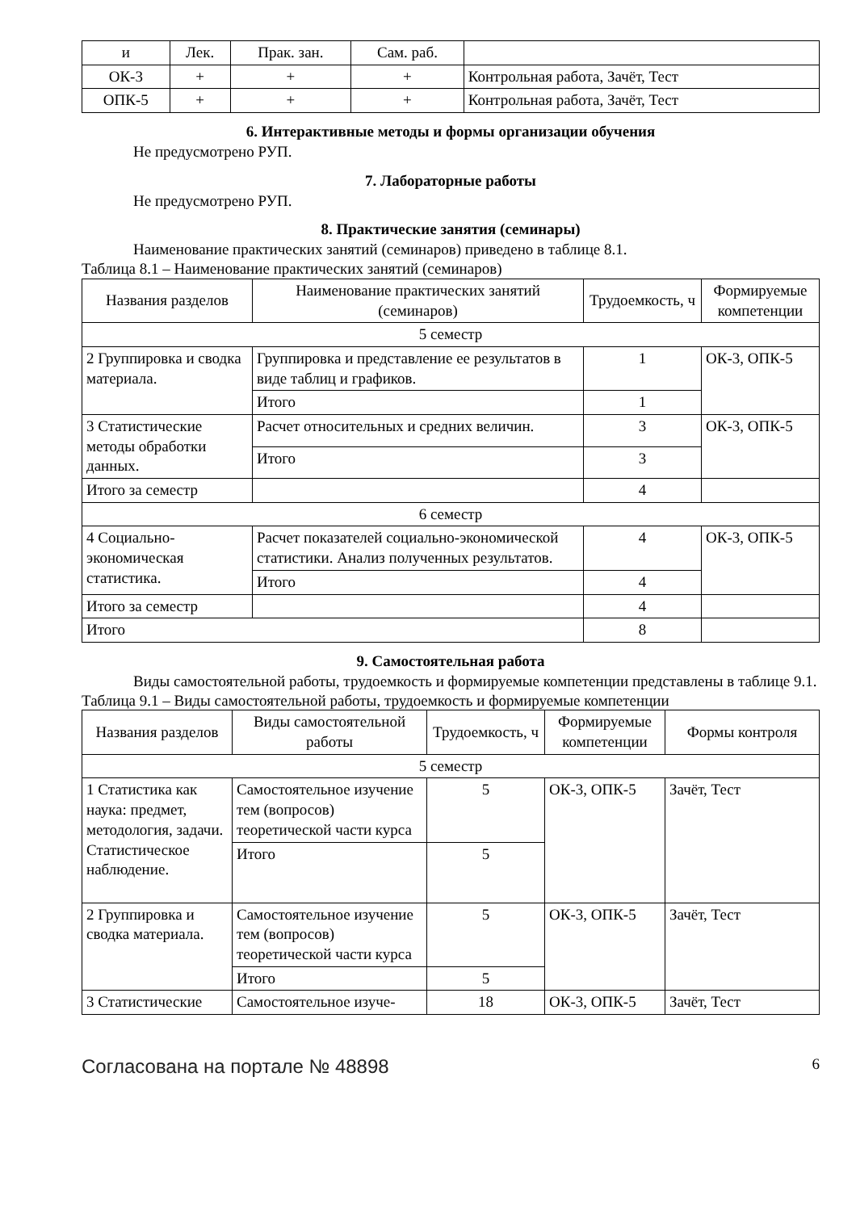| и | Лек. | Прак. зан. | Сам. раб. | |
| ОК-3 | + | + | + | Контрольная работа, Зачёт, Тест |
| ОПК-5 | + | + | + | Контрольная работа, Зачёт, Тест |
6. Интерактивные методы и формы организации обучения
Не предусмотрено РУП.
7. Лабораторные работы
Не предусмотрено РУП.
8. Практические занятия (семинары)
Наименование практических занятий (семинаров) приведено в таблице 8.1.
Таблица 8.1 – Наименование практических занятий (семинаров)
| Названия разделов | Наименование практических занятий (семинаров) | Трудоемкость, ч | Формируемые компетенции |
| --- | --- | --- | --- |
| 5 семестр | | | |
| 2 Группировка и сводка материала. | Группировка и представление ее результатов в виде таблиц и графиков. | 1 | ОК-3, ОПК-5 |
| | Итого | 1 | |
| 3 Статистические методы обработки данных. | Расчет относительных и средних величин. | 3 | ОК-3, ОПК-5 |
| | Итого | 3 | |
| Итого за семестр | | 4 | |
| 6 семестр | | | |
| 4 Социально-экономическая статистика. | Расчет показателей социально-экономической статистики. Анализ полученных результатов. | 4 | ОК-3, ОПК-5 |
| | Итого | 4 | |
| Итого за семестр | | 4 | |
| Итого | | 8 | |
9. Самостоятельная работа
Виды самостоятельной работы, трудоемкость и формируемые компетенции представлены в таблице 9.1.
Таблица 9.1 – Виды самостоятельной работы, трудоемкость и формируемые компетенции
| Названия разделов | Виды самостоятельной работы | Трудоемкость, ч | Формируемые компетенции | Формы контроля |
| --- | --- | --- | --- | --- |
| 5 семестр | | | | |
| 1 Статистика как наука: предмет, методология, задачи. Статистическое наблюдение. | Самостоятельное изучение тем (вопросов) теоретической части курса | 5 | ОК-3, ОПК-5 | Зачёт, Тест |
| | Итого | 5 | | |
| 2 Группировка и сводка материала. | Самостоятельное изучение тем (вопросов) теоретической части курса | 5 | ОК-3, ОПК-5 | Зачёт, Тест |
| | Итого | 5 | | |
| 3 Статистические | Самостоятельное изуче- | 18 | ОК-3, ОПК-5 | Зачёт, Тест |
Согласована на портале № 48898 6